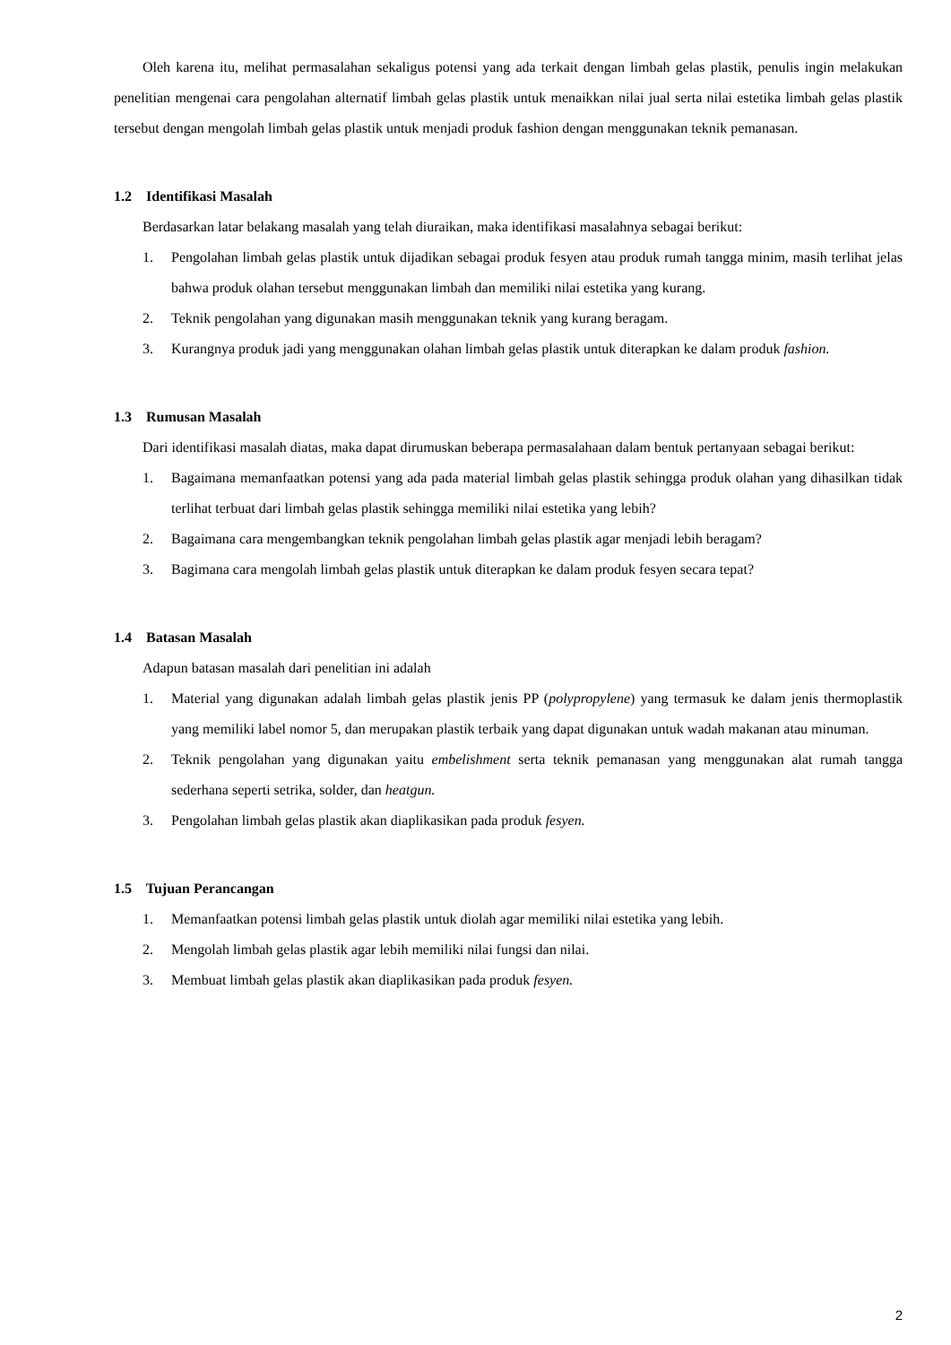Oleh karena itu, melihat permasalahan sekaligus potensi yang ada terkait dengan limbah gelas plastik, penulis ingin melakukan penelitian mengenai cara pengolahan alternatif limbah gelas plastik untuk menaikkan nilai jual serta nilai estetika limbah gelas plastik tersebut dengan mengolah limbah gelas plastik untuk menjadi produk fashion dengan menggunakan teknik pemanasan.
1.2 Identifikasi Masalah
Berdasarkan latar belakang masalah yang telah diuraikan, maka identifikasi masalahnya sebagai berikut:
1. Pengolahan limbah gelas plastik untuk dijadikan sebagai produk fesyen atau produk rumah tangga minim, masih terlihat jelas bahwa produk olahan tersebut menggunakan limbah dan memiliki nilai estetika yang kurang.
2. Teknik pengolahan yang digunakan masih menggunakan teknik yang kurang beragam.
3. Kurangnya produk jadi yang menggunakan olahan limbah gelas plastik untuk diterapkan ke dalam produk fashion.
1.3 Rumusan Masalah
Dari identifikasi masalah diatas, maka dapat dirumuskan beberapa permasalahaan dalam bentuk pertanyaan sebagai berikut:
1. Bagaimana memanfaatkan potensi yang ada pada material limbah gelas plastik sehingga produk olahan yang dihasilkan tidak terlihat terbuat dari limbah gelas plastik sehingga memiliki nilai estetika yang lebih?
2. Bagaimana cara mengembangkan teknik pengolahan limbah gelas plastik agar menjadi lebih beragam?
3. Bagimana cara mengolah limbah gelas plastik untuk diterapkan ke dalam produk fesyen secara tepat?
1.4 Batasan Masalah
Adapun batasan masalah dari penelitian ini adalah
1. Material yang digunakan adalah limbah gelas plastik jenis PP (polypropylene) yang termasuk ke dalam jenis thermoplastik yang memiliki label nomor 5, dan merupakan plastik terbaik yang dapat digunakan untuk wadah makanan atau minuman.
2. Teknik pengolahan yang digunakan yaitu embelishment serta teknik pemanasan yang menggunakan alat rumah tangga sederhana seperti setrika, solder, dan heatgun.
3. Pengolahan limbah gelas plastik akan diaplikasikan pada produk fesyen.
1.5 Tujuan Perancangan
1. Memanfaatkan potensi limbah gelas plastik untuk diolah agar memiliki nilai estetika yang lebih.
2. Mengolah limbah gelas plastik agar lebih memiliki nilai fungsi dan nilai.
3. Membuat limbah gelas plastik akan diaplikasikan pada produk fesyen.
2